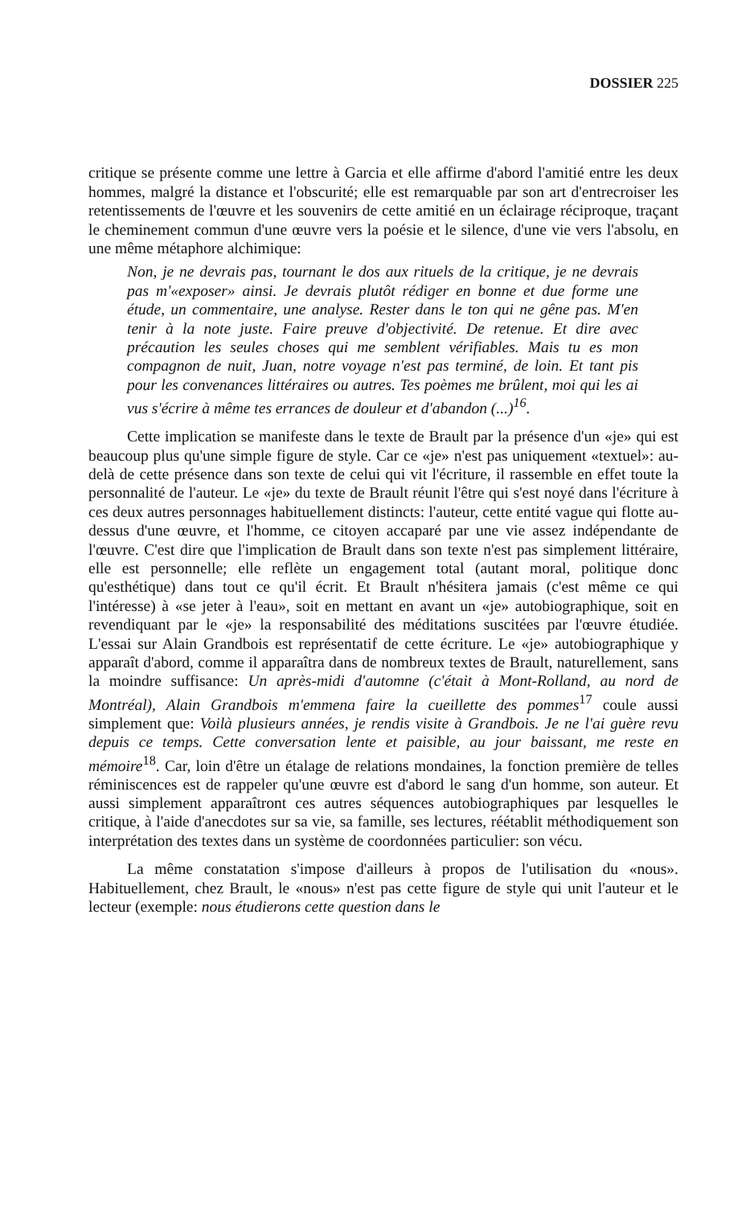DOSSIER 225
critique se présente comme une lettre à Garcia et elle affirme d'abord l'amitié entre les deux hommes, malgré la distance et l'obscurité; elle est remarquable par son art d'entrecroiser les retentissements de l'œuvre et les souvenirs de cette amitié en un éclairage réciproque, traçant le cheminement commun d'une œuvre vers la poésie et le silence, d'une vie vers l'absolu, en une même métaphore alchimique:
Non, je ne devrais pas, tournant le dos aux rituels de la critique, je ne devrais pas m'«exposer» ainsi. Je devrais plutôt rédiger en bonne et due forme une étude, un commentaire, une analyse. Rester dans le ton qui ne gêne pas. M'en tenir à la note juste. Faire preuve d'objectivité. De retenue. Et dire avec précaution les seules choses qui me semblent vérifiables. Mais tu es mon compagnon de nuit, Juan, notre voyage n'est pas terminé, de loin. Et tant pis pour les convenances littéraires ou autres. Tes poèmes me brûlent, moi qui les ai vus s'écrire à même tes errances de douleur et d'abandon (...)<sup>16</sup>.
Cette implication se manifeste dans le texte de Brault par la présence d'un «je» qui est beaucoup plus qu'une simple figure de style. Car ce «je» n'est pas uniquement «textuel»: au-delà de cette présence dans son texte de celui qui vit l'écriture, il rassemble en effet toute la personnalité de l'auteur. Le «je» du texte de Brault réunit l'être qui s'est noyé dans l'écriture à ces deux autres personnages habituellement distincts: l'auteur, cette entité vague qui flotte au-dessus d'une œuvre, et l'homme, ce citoyen accaparé par une vie assez indépendante de l'œuvre. C'est dire que l'implication de Brault dans son texte n'est pas simplement littéraire, elle est personnelle; elle reflète un engagement total (autant moral, politique donc qu'esthétique) dans tout ce qu'il écrit. Et Brault n'hésitera jamais (c'est même ce qui l'intéresse) à «se jeter à l'eau», soit en mettant en avant un «je» autobiographique, soit en revendiquant par le «je» la responsabilité des méditations suscitées par l'œuvre étudiée. L'essai sur Alain Grandbois est représentatif de cette écriture. Le «je» autobiographique y apparaît d'abord, comme il apparaîtra dans de nombreux textes de Brault, naturellement, sans la moindre suffisance: Un après-midi d'automne (c'était à Mont-Rolland, au nord de Montréal), Alain Grandbois m'emmena faire la cueillette des pommes<sup>17</sup> coule aussi simplement que: Voilà plusieurs années, je rendis visite à Grandbois. Je ne l'ai guère revu depuis ce temps. Cette conversation lente et paisible, au jour baissant, me reste en mémoire<sup>18</sup>. Car, loin d'être un étalage de relations mondaines, la fonction première de telles réminiscences est de rappeler qu'une œuvre est d'abord le sang d'un homme, son auteur. Et aussi simplement apparaîtront ces autres séquences autobiographiques par lesquelles le critique, à l'aide d'anecdotes sur sa vie, sa famille, ses lectures, réétablit méthodiquement son interprétation des textes dans un système de coordonnées particulier: son vécu.
La même constatation s'impose d'ailleurs à propos de l'utilisation du «nous». Habituellement, chez Brault, le «nous» n'est pas cette figure de style qui unit l'auteur et le lecteur (exemple: nous étudierons cette question dans le